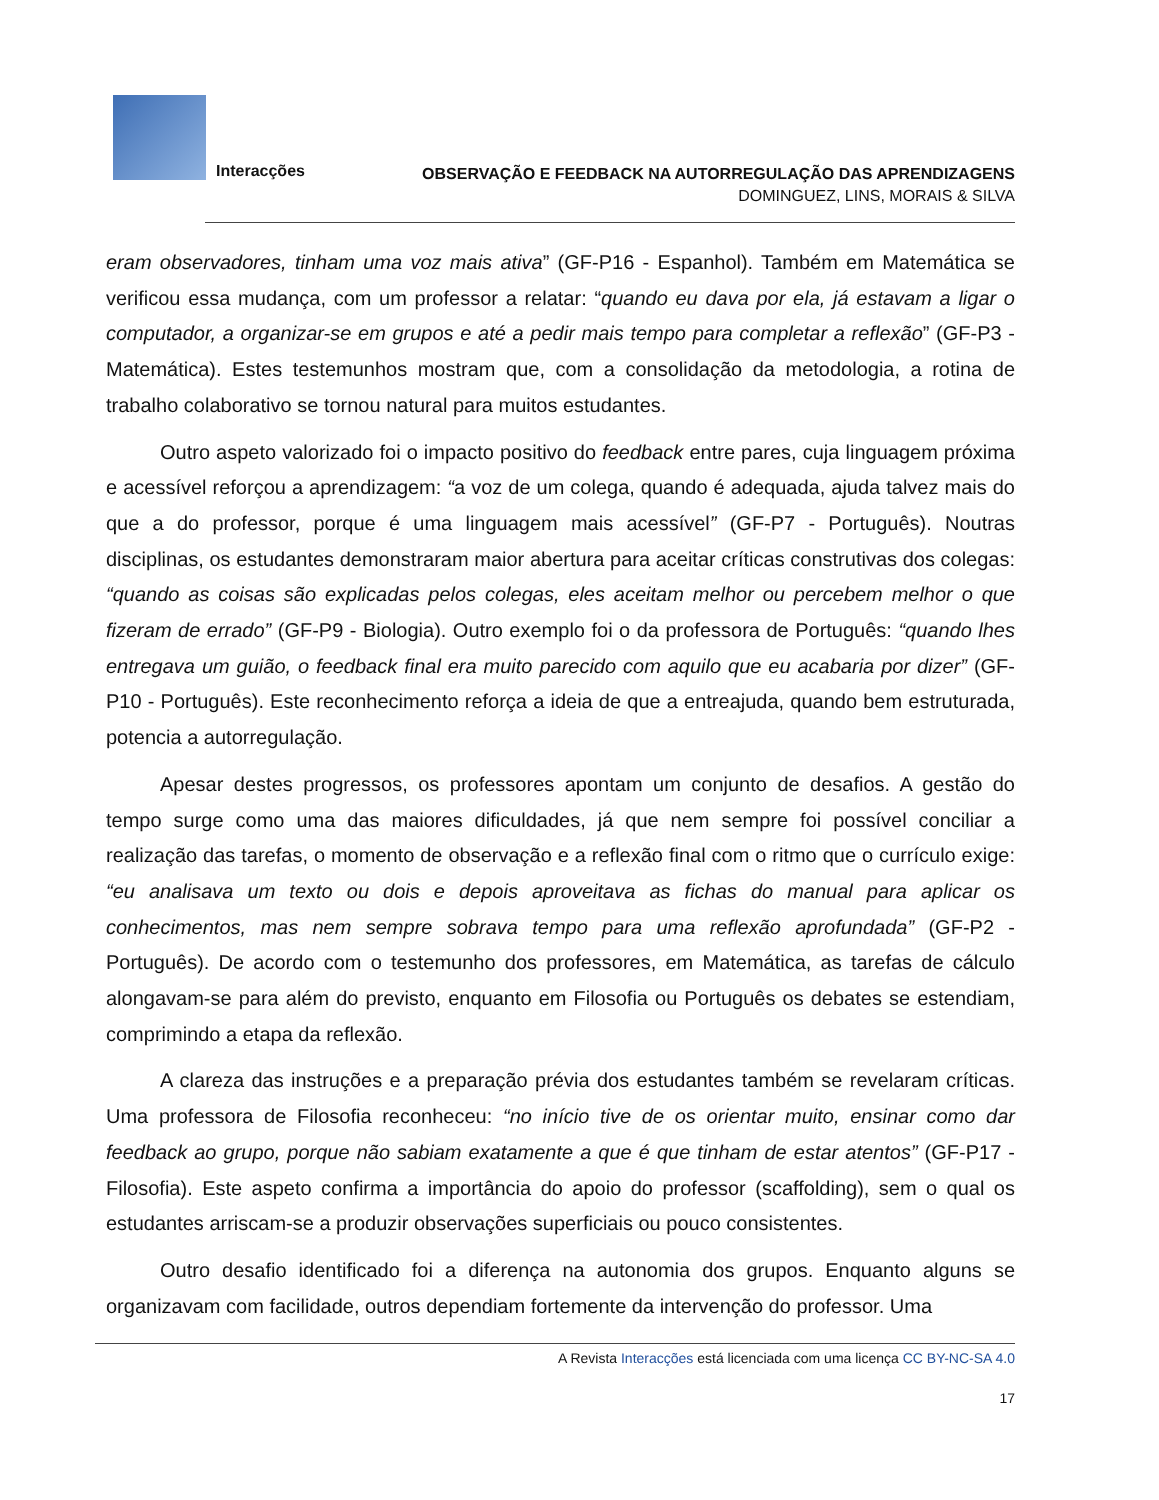Interacções
OBSERVAÇÃO E FEEDBACK NA AUTORREGULAÇÃO DAS APRENDIZAGENS
DOMINGUEZ, LINS, MORAIS & SILVA
eram observadores, tinham uma voz mais ativa” (GF-P16 - Espanhol). Também em Matemática se verificou essa mudança, com um professor a relatar: “quando eu dava por ela, já estavam a ligar o computador, a organizar-se em grupos e até a pedir mais tempo para completar a reflexão” (GF-P3 - Matemática). Estes testemunhos mostram que, com a consolidação da metodologia, a rotina de trabalho colaborativo se tornou natural para muitos estudantes.
Outro aspeto valorizado foi o impacto positivo do feedback entre pares, cuja linguagem próxima e acessível reforçou a aprendizagem: “a voz de um colega, quando é adequada, ajuda talvez mais do que a do professor, porque é uma linguagem mais acessível” (GF-P7 - Português). Noutras disciplinas, os estudantes demonstraram maior abertura para aceitar críticas construtivas dos colegas: “quando as coisas são explicadas pelos colegas, eles aceitam melhor ou percebem melhor o que fizeram de errado” (GF-P9 - Biologia). Outro exemplo foi o da professora de Português: “quando lhes entregava um guião, o feedback final era muito parecido com aquilo que eu acabaria por dizer” (GF-P10 - Português). Este reconhecimento reforça a ideia de que a entreajuda, quando bem estruturada, potencia a autorregulação.
Apesar destes progressos, os professores apontam um conjunto de desafios. A gestão do tempo surge como uma das maiores dificuldades, já que nem sempre foi possível conciliar a realização das tarefas, o momento de observação e a reflexão final com o ritmo que o currículo exige: “eu analisava um texto ou dois e depois aproveitava as fichas do manual para aplicar os conhecimentos, mas nem sempre sobrava tempo para uma reflexão aprofundada” (GF-P2 - Português). De acordo com o testemunho dos professores, em Matemática, as tarefas de cálculo alongavam-se para além do previsto, enquanto em Filosofia ou Português os debates se estendiam, comprimindo a etapa da reflexão.
A clareza das instruções e a preparação prévia dos estudantes também se revelaram críticas. Uma professora de Filosofia reconheceu: “no início tive de os orientar muito, ensinar como dar feedback ao grupo, porque não sabiam exatamente a que é que tinham de estar atentos” (GF-P17 - Filosofia). Este aspeto confirma a importância do apoio do professor (scaffolding), sem o qual os estudantes arriscam-se a produzir observações superficiais ou pouco consistentes.
Outro desafio identificado foi a diferença na autonomia dos grupos. Enquanto alguns se organizavam com facilidade, outros dependiam fortemente da intervenção do professor. Uma
A Revista Interacções está licenciada com uma licença CC BY-NC-SA 4.0
17